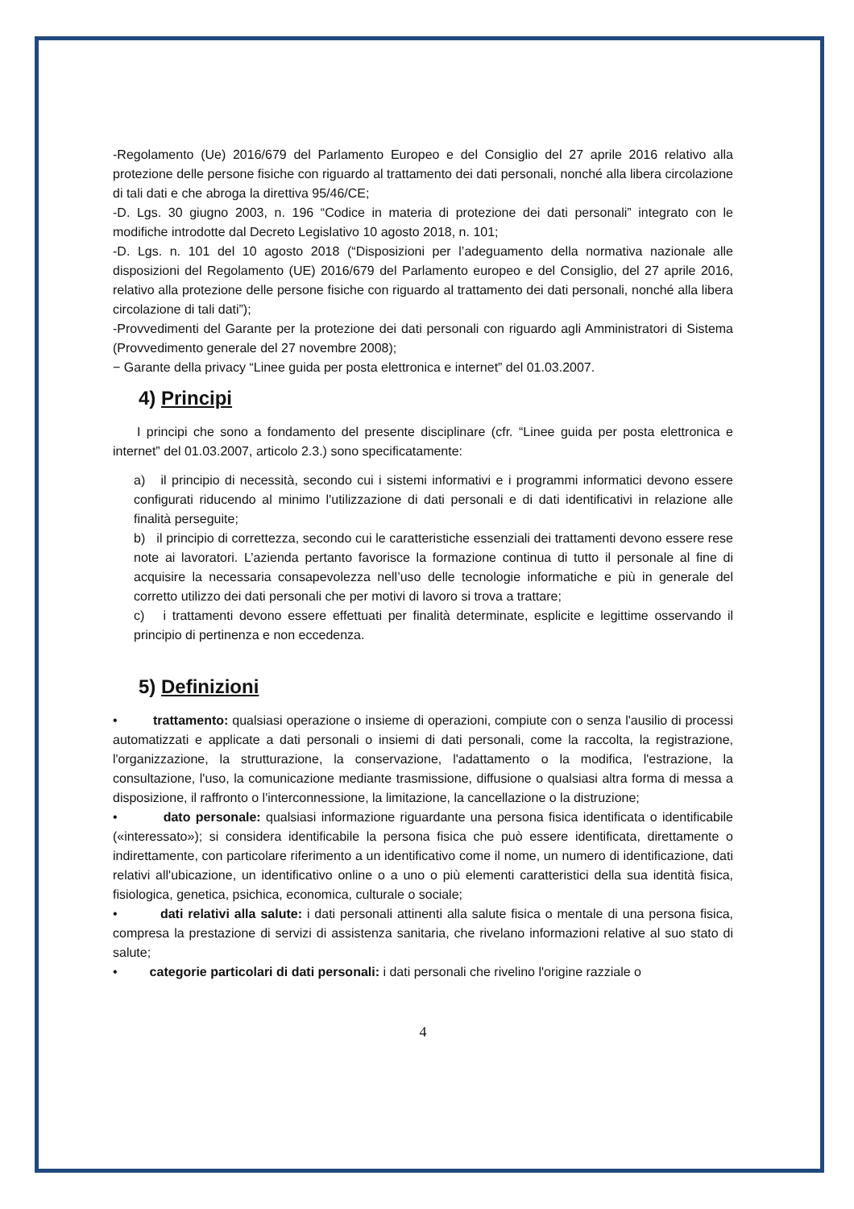-Regolamento (Ue) 2016/679 del Parlamento Europeo e del Consiglio del 27 aprile 2016 relativo alla protezione delle persone fisiche con riguardo al trattamento dei dati personali, nonché alla libera circolazione di tali dati e che abroga la direttiva 95/46/CE;
-D. Lgs. 30 giugno 2003, n. 196 “Codice in materia di protezione dei dati personali” integrato con le modifiche introdotte dal Decreto Legislativo 10 agosto 2018, n. 101;
-D. Lgs. n. 101 del 10 agosto 2018 (“Disposizioni per l’adeguamento della normativa nazionale alle disposizioni del Regolamento (UE) 2016/679 del Parlamento europeo e del Consiglio, del 27 aprile 2016, relativo alla protezione delle persone fisiche con riguardo al trattamento dei dati personali, nonché alla libera circolazione di tali dati”);
-Provvedimenti del Garante per la protezione dei dati personali con riguardo agli Amministratori di Sistema (Provvedimento generale del 27 novembre 2008);
− Garante della privacy “Linee guida per posta elettronica e internet” del 01.03.2007.
4) Principi
I principi che sono a fondamento del presente disciplinare (cfr. “Linee guida per posta elettronica e internet” del 01.03.2007, articolo 2.3.) sono specificatamente:
a) il principio di necessità, secondo cui i sistemi informativi e i programmi informatici devono essere configurati riducendo al minimo l'utilizzazione di dati personali e di dati identificativi in relazione alle finalità perseguite;
b) il principio di correttezza, secondo cui le caratteristiche essenziali dei trattamenti devono essere rese note ai lavoratori. L’azienda pertanto favorisce la formazione continua di tutto il personale al fine di acquisire la necessaria consapevolezza nell’uso delle tecnologie informatiche e più in generale del corretto utilizzo dei dati personali che per motivi di lavoro si trova a trattare;
c) i trattamenti devono essere effettuati per finalità determinate, esplicite e legittime osservando il principio di pertinenza e non eccedenza.
5) Definizioni
• trattamento: qualsiasi operazione o insieme di operazioni, compiute con o senza l'ausilio di processi automatizzati e applicate a dati personali o insiemi di dati personali, come la raccolta, la registrazione, l'organizzazione, la strutturazione, la conservazione, l'adattamento o la modifica, l'estrazione, la consultazione, l'uso, la comunicazione mediante trasmissione, diffusione o qualsiasi altra forma di messa a disposizione, il raffronto o l'interconnessione, la limitazione, la cancellazione o la distruzione;
• dato personale: qualsiasi informazione riguardante una persona fisica identificata o identificabile («interessato»); si considera identificabile la persona fisica che può essere identificata, direttamente o indirettamente, con particolare riferimento a un identificativo come il nome, un numero di identificazione, dati relativi all'ubicazione, un identificativo online o a uno o più elementi caratteristici della sua identità fisica, fisiologica, genetica, psichica, economica, culturale o sociale;
• dati relativi alla salute: i dati personali attinenti alla salute fisica o mentale di una persona fisica, compresa la prestazione di servizi di assistenza sanitaria, che rivelano informazioni relative al suo stato di salute;
• categorie particolari di dati personali: i dati personali che rivelino l'origine razziale o
4